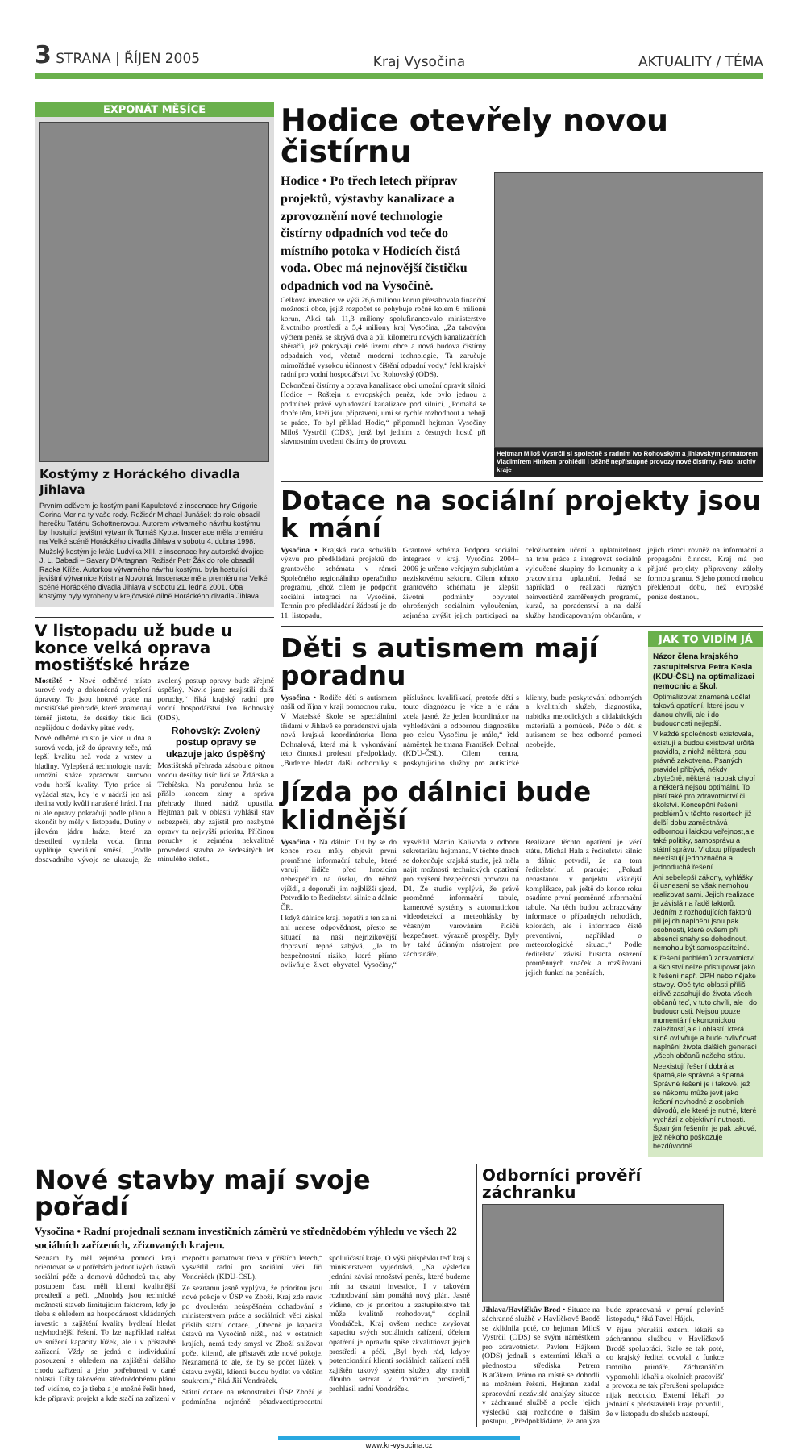3 STRANA | ŘÍJEN 2005 Kraj Vysočina AKTUALITY / TÉMA
EXPONÁT MĚSÍCE
Kostýmy z Horáckého divadla Jihlava
Prvním oděvem je kostým paní Kapuletové z inscenace hry Grigorie Gorina Mor na ty vaše rody. Režisér Michael Junášek do role obsadil herečku Taťánu Schottnerovou. Autorem výtvarného návrhu kostýmu byl hostující jevištní výtvarník Tomáš Kypta. Inscenace měla premiéru na Velké scéně Horáckého divadla Jihlava v sobotu 4. dubna 1998.
Mužský kostým je krále Ludvíka XIII. z inscenace hry autorské dvojice J. L. Dabadi – Savary D'Artagnan. Režisér Petr Žák do role obsadil Radka Kříže. Autorkou výtvarného návrhu kostýmu byla hostující jevištní výtvarnice Kristina Novotná. Inscenace měla premiéru na Velké scéně Horáckého divadla Jihlava v sobotu 21. ledna 2001. Oba kostýmy byly vyrobeny v krejčovské dílně Horáckého divadla Jihlava.
V listopadu už bude u konce velká oprava mostišťské hráze
Mostiště • Nové odběrné místo surové vody a dokončená vylepšení úpravny. To jsou hotové práce na mostišťské přehradě, které znamenají téměř jistotu, že desítky tisíc lidí nepřijdou o dodávky pitné vody.
Nové odběrné místo je více u dna a surová voda, jež do úpravny teče, má lepší kvalitu než voda z vrstev u hladiny. Vylepšená technologie navíc umožní snáze zpracovat surovou vodu horší kvality. Tyto práce si vyžádal stav, kdy je v nádrži jen asi třetina vody kvůli narušené hrázi. I na ní ale opravy pokračují podle plánu a skončit by měly v listopadu. Dutiny v jílovém jádru hráze, které za desetiletí vymlela voda, firma vyplňuje speciální směsí. „Podle dosavadního vývoje se ukazuje, že zvolený postup opravy bude zřejmě úspěšný. Navíc jsme nezjistili další poruchy,“ říká krajský radní pro vodní hospodářství Ivo Rohovský (ODS).
Rohovský: Zvolený postup opravy se ukazuje jako úspěšný
Mostišťská přehrada zásobuje pitnou vodou desítky tisíc lidí ze Žďárska a Třebíčska. Na porušenou hráz se přišlo koncem zimy a správa přehrady ihned nádrž upustila. Hejtman pak v oblasti vyhlásil stav nebezpečí, aby zajistil pro nezbytné opravy tu nejvyšší prioritu. Příčinou poruchy je zejména nekvalitně provedená stavba ze šedesátých let minulého století.
Hodice otevřely novou čistírnu
Hodice • Po třech letech příprav projektů, výstavby kanalizace a zprovoznění nové technologie čistírny odpadních vod teče do místního potoka v Hodicích čistá voda. Obec má nejnovější čističku odpadních vod na Vysočině.
Celková investice ve výši 26,6 milionu korun přesahovala finanční možnosti obce, jejíž rozpočet se pohybuje ročně kolem 6 milionů korun. Akci tak 11,3 miliony spolufinancovalo ministerstvo životního prostředí a 5,4 miliony kraj Vysočina. „Za takovým výčtem peněz se skrývá dva a půl kilometru nových kanalizačních sběračů, jež pokrývají celé území obce a nová budova čistírny odpadních vod, včetně moderní technologie. Ta zaručuje mimořádně vysokou účinnost v čištění odpadní vody,“ řekl krajský radní pro vodní hospodářství Ivo Rohovský (ODS).
Dokončení čistírny a oprava kanalizace obci umožní opravit silnici Hodice – Roštejn z evropských peněz, kde bylo jednou z podmínek právě vybudování kanalizace pod silnicí. „Pomáhá se dobře těm, kteří jsou připraveni, umí se rychle rozhodnout a nebojí se práce. To byl příklad Hodic,“ připomněl hejtman Vysočiny Miloš Vystrčil (ODS), jenž byl jedním z čestných hostů při slavnostním uvedení čistírny do provozu.
Hejtman Miloš Vystrčil si společně s radním Ivo Rohovským a jihlavským primátorem Vladimírem Hinkem prohlédli i běžně nepřístupné provozy nové čistírny. Foto: archiv kraje
Dotace na sociální projekty jsou k mání
Vysočina • Krajská rada schválila výzvu pro předkládání projektů do grantového schématu v rámci Společného regionálního operačního programu, jehož cílem je podpořit sociální integraci na Vysočině. Termín pro předkládání žádostí je do 11. listopadu.
Grantové schéma Podpora sociální integrace v kraji Vysočina 2004–2006 je určeno veřejným subjektům a neziskovému sektoru. Cílem tohoto grantového schématu je zlepšit životní podmínky obyvatel ohrožených sociálním vyloučením, zejména zvýšit jejich participaci na celoživotním učení a uplatnitelnost na trhu práce a integrovat sociálně vyloučené skupiny do komunity a k pracovnímu uplatnění. Jedná se například o realizaci různých neinvestičně zaměřených programů, kurzů, na poradenství a na další služby handicapovaným občanům, v jejich rámci rovněž na informační a propagační činnost. Kraj má pro přijaté projekty připraveny zálohy formou grantu. S jeho pomocí mohou překlenout dobu, než evropské peníze dostanou.
Děti s autismem mají poradnu
Vysočina • Rodiče dětí s autismem našli od října v kraji pomocnou ruku. V Mateřské škole se speciálními třídami v Jihlavě se poradenství ujala nová krajská koordinátorka Ilona Dohnalová, která má k vykonávání této činnosti profesní předpoklady. „Budeme hledat další odborníky s příslušnou kvalifikací, protože dětí s touto diagnózou je více a je nám zcela jasné, že jeden koordinátor na vyhledávání a odbornou diagnostiku pro celou Vysočinu je málo,“ řekl náměstek hejtmana František Dohnal (KDU-ČSL). Cílem centra, poskytujícího služby pro autistické klienty, bude poskytování odborných a kvalitních služeb, diagnostika, nabídka metodických a didaktických materiálů a pomůcek. Péče o děti s autismem se bez odborné pomoci neobejde.
Jízda po dálnici bude klidnější
Vysočina • Na dálnici D1 by se do konce roku měly objevit první proměnné informační tabule, které varují řidiče před hrozícím nebezpečím na úseku, do něhož vjíždí, a doporučí jim nejbližší sjezd. Potvrdilo to Ředitelství silnic a dálnic ČR.
I když dálnice kraji nepatří a ten za ni ani nenese odpovědnost, přesto se situací na naší nejrizikovější dopravní tepně zabývá. „Je to bezpečnostní riziko, které přímo ovlivňuje život obyvatel Vysočiny,“ vysvětlil Martin Kalivoda z odboru sekretariátu hejtmana. V těchto dnech se dokončuje krajská studie, jež měla najít možnosti technických opatření pro zvýšení bezpečnosti provozu na D1. Ze studie vyplývá, že právě proměnné informační tabule, kamerové systémy s automatickou videodetekcí a meteohlásky by včasným varováním řidičů bezpečnosti výrazně prospěly. Byly by také účinným nástrojem pro záchranáře.
Realizace těchto opatření je věcí státu. Michal Hala z ředitelství silnic a dálnic potvrdil, že na tom ředitelství už pracuje: „Pokud nenastanou v projektu vážnější komplikace, pak ještě do konce roku osadíme první proměnné informační tabule. Na těch budou zobrazovány informace o případných nehodách, kolonách, ale i informace čistě preventivní, například o meteorologické situaci.“ Podle ředitelství závisí hustota osazení proměnných značek a rozšiřování jejich funkcí na penězích.
JAK TO VIDÍM JÁ
Názor člena krajského zastupitelstva Petra Kesla (KDU-ČSL) na optimalizaci nemocnic a škol.
Optimalizovat znamená udělat taková opatření, které jsou v danou chvíli, ale i do budoucnosti nejlepší.
V každé společnosti existovala, existují a budou existovat určitá pravidla, z nichž některá jsou právně zakotvena. Psaných pravidel přibývá, někdy zbytečně, některá naopak chybí a některá nejsou optimální. To platí také pro zdravotnictví či školství. Koncepční řešení problémů v těchto resortech již delší dobu zaměstnává odbornou i laickou veřejnost,ale také politiky, samosprávu a státní správu. V obou případech neexistují jednoznačná a jednoduchá řešení.
Ani sebelepší zákony, vyhlášky či usnesení se však nemohou realizovat sami. Jejich realizace je závislá na řadě faktorů. Jedním z rozhodujících faktorů při jejich naplnění jsou pak osobnosti, které ovšem při absenci snahy se dohodnout, nemohou být samospasitelné.
K řešení problémů zdravotnictví a školství nelze přistupovat jako k řešení např. DPH nebo nějaké stavby. Obě tyto oblasti příliš citlivě zasahují do života všech občanů teď, v tuto chvíli, ale i do budoucnosti. Nejsou pouze momentální ekonomickou záležitostí,ale i oblastí, která silně ovlivňuje a bude ovlivňovat naplnění života dalších generací ,všech občanů našeho státu.
Neexistují řešení dobrá a špatná,ale správná a špatná. Správné řešení je i takové, jež se někomu může jevit jako řešení nevhodné z osobních důvodů, ale které je nutné, které vychází z objektivní nutnosti. Špatným řešením je pak takové, jež někoho poškozuje bezdůvodně.
Nové stavby mají svoje pořadí
Vysočina • Radní projednali seznam investičních záměrů ve střednědobém výhledu ve všech 22 sociálních zařízeních, zřizovaných krajem.
Seznam by měl zejména pomoci kraji orientovat se v potřebách jednotlivých ústavů sociální péče a domovů důchodců tak, aby postupem času měli klienti kvalitnější prostředí a péči. „Mnohdy jsou technické možnosti staveb limitujícím faktorem, kdy je třeba s ohledem na hospodárnost vkládaných investic a zajištění kvality bydlení hledat nejvhodnější řešení. To lze například nalézt ve snížení kapacity lůžek, ale i v přístavbě zařízení. Vždy se jedná o individuální posouzení s ohledem na zajištění dalšího chodu zařízení a jeho potřebnosti v dané oblasti. Díky takovému střednědobému plánu teď vidíme, co je třeba a je možné řešit hned, kde připravit projekt a kde stačí na zařízení v rozpočtu pamatovat třeba v příštích letech,“ vysvětlil radní pro sociální věci Jiří Vondráček (KDU-ČSL).
Ze seznamu jasně vyplývá, že prioritou jsou nové pokoje v ÚSP ve Zboží. Kraj zde navíc po dvouletém neúspěšném dohadování s ministerstvem práce a sociálních věcí získal příslib státní dotace. „Obecně je kapacita ústavů na Vysočině nižší, než v ostatních krajích, nemá tedy smysl ve Zboží snižovat počet klientů, ale přistavět zde nové pokoje. Neznamená to ale, že by se počet lůžek v ústavu zvýšil, klienti budou bydlet ve větším soukromí,“ říká Jiří Vondráček.
Státní dotace na rekonstrukci ÚSP Zboží je podmíněna nejméně pětadvacetiprocentní spoluúčastí kraje. O výši příspěvku teď kraj s ministerstvem vyjednává. „Na výsledku jednání závisí množství peněz, které budeme mít na ostatní investice. I v takovém rozhodování nám pomáhá nový plán. Jasně vidíme, co je prioritou a zastupitelstvo tak může kvalitně rozhodovat,“ doplnil Vondráček. Kraj ovšem nechce zvyšovat kapacitu svých sociálních zařízení, účelem opatření je opravdu spíše zkvalitňovat jejich prostředí a péči. „Byl bych rád, kdyby potencionální klienti sociálních zařízení měli zajištěn takový systém služeb, aby mohli dlouho setrvat v domácím prostředí,“ prohlásil radní Vondráček.
Odborníci prověří záchranku
Jihlava/Havlíčkův Brod • Situace na záchranné službě v Havlíčkově Brodě se zklidnila poté, co hejtman Miloš Vystrčil (ODS) se svým náměstkem pro zdravotnictví Pavlem Hájkem (ODS) jednali s externími lékaři a přednostou střediska Petrem Blaťákem. Přímo na místě se dohodli na možném řešení. Hejtman zadal zpracování nezávislé analýzy situace v záchranné službě a podle jejích výsledků kraj rozhodne o dalším postupu. „Předpokládáme, že analýza bude zpracovaná v první polovině listopadu,“ říká Pavel Hájek.
V říjnu přerušili externí lékaři se záchrannou službou v Havlíčkově Brodě spolupráci. Stalo se tak poté, co krajský ředitel odvolal z funkce tamního primáře. Záchranářům vypomohli lékaři z okolních pracovišť a provozu se tak přerušení spolupráce nijak nedotklo. Externí lékaři po jednání s představiteli kraje potvrdili, že v listopadu do služeb nastoupí.
www.kr-vysocina.cz